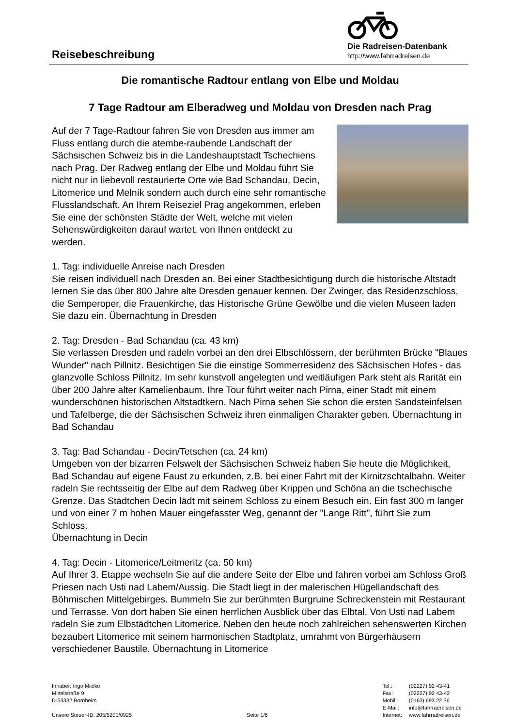Reisebeschreibung
Die Radreisen-Datenbank
http://www.fahrradreisen.de
Die romantische Radtour entlang von Elbe und Moldau
7 Tage Radtour am Elberadweg und Moldau von Dresden nach Prag
Auf der 7 Tage-Radtour fahren Sie von Dresden aus immer am Fluss entlang durch die atembe-raubende Landschaft der Sächsischen Schweiz bis in die Landeshauptstadt Tschechiens nach Prag. Der Radweg entlang der Elbe und Moldau führt Sie nicht nur in liebevoll restaurierte Orte wie Bad Schandau, Decin, Litomerice und Melník sondern auch durch eine sehr romantische Flusslandschaft. An Ihrem Reiseziel Prag angekommen, erleben Sie eine der schönsten Städte der Welt, welche mit vielen Sehenswürdigkeiten darauf wartet, von Ihnen entdeckt zu werden.
1. Tag: individuelle Anreise nach Dresden
Sie reisen individuell nach Dresden an. Bei einer Stadtbesichtigung durch die historische Altstadt lernen Sie das über 800 Jahre alte Dresden genauer kennen. Der Zwinger, das Residenzschloss, die Semperoper, die Frauenkirche, das Historische Grüne Gewölbe und die vielen Museen laden Sie dazu ein. Übernachtung in Dresden
2. Tag: Dresden - Bad Schandau (ca. 43 km)
Sie verlassen Dresden und radeln vorbei an den drei Elbschlössern, der berühmten Brücke "Blaues Wunder" nach Pillnitz. Besichtigen Sie die einstige Sommerresidenz des Sächsischen Hofes - das glanzvolle Schloss Pillnitz. Im sehr kunstvoll angelegten und weitläufigen Park steht als Rarität ein über 200 Jahre alter Kamelienbaum. Ihre Tour führt weiter nach Pirna, einer Stadt mit einem wunderschönen historischen Altstadtkern. Nach Pirna sehen Sie schon die ersten Sandsteinfelsen und Tafelberge, die der Sächsischen Schweiz ihren einmaligen Charakter geben. Übernachtung in Bad Schandau
3. Tag: Bad Schandau - Decin/Tetschen (ca. 24 km)
Umgeben von der bizarren Felswelt der Sächsischen Schweiz haben Sie heute die Möglichkeit, Bad Schandau auf eigene Faust zu erkunden, z.B. bei einer Fahrt mit der Kirnitzschtalbahn. Weiter radeln Sie rechtsseitig der Elbe auf dem Radweg über Krippen und Schöna an die tschechische Grenze. Das Städtchen Decin lädt mit seinem Schloss zu einem Besuch ein. Ein fast 300 m langer und von einer 7 m hohen Mauer eingefasster Weg, genannt der "Lange Ritt", führt Sie zum Schloss.
Übernachtung in Decin
4. Tag: Decin - Litomerice/Leitmeritz (ca. 50 km)
Auf Ihrer 3. Etappe wechseln Sie auf die andere Seite der Elbe und fahren vorbei am Schloss Groß Priesen nach Usti nad Labem/Aussig. Die Stadt liegt in der malerischen Hügellandschaft des Böhmischen Mittelgebirges. Bummeln Sie zur berühmten Burgruine Schreckenstein mit Restaurant und Terrasse. Von dort haben Sie einen herrlichen Ausblick über das Elbtal. Von Usti nad Labem radeln Sie zum Elbstädtchen Litomerice. Neben den heute noch zahlreichen sehenswerten Kirchen bezaubert Litomerice mit seinem harmonischen Stadtplatz, umrahmt von Bürgerhäusern verschiedener Baustile. Übernachtung in Litomerice
Inhaber: Ingo Mielke
Mittelstraße 9
D-53332 Bornheim
Unsere Steuer-ID: 205/5201/0925
Seite 1/6
| Tel.: | (02227) 92 43-41 |
| Fax: | (02227) 92 43-42 |
| Mobil: | (0163) 693 22 36 |
| E-Mail: | info@fahrradreisen.de |
| Internet: | www.fahrradreisen.de |